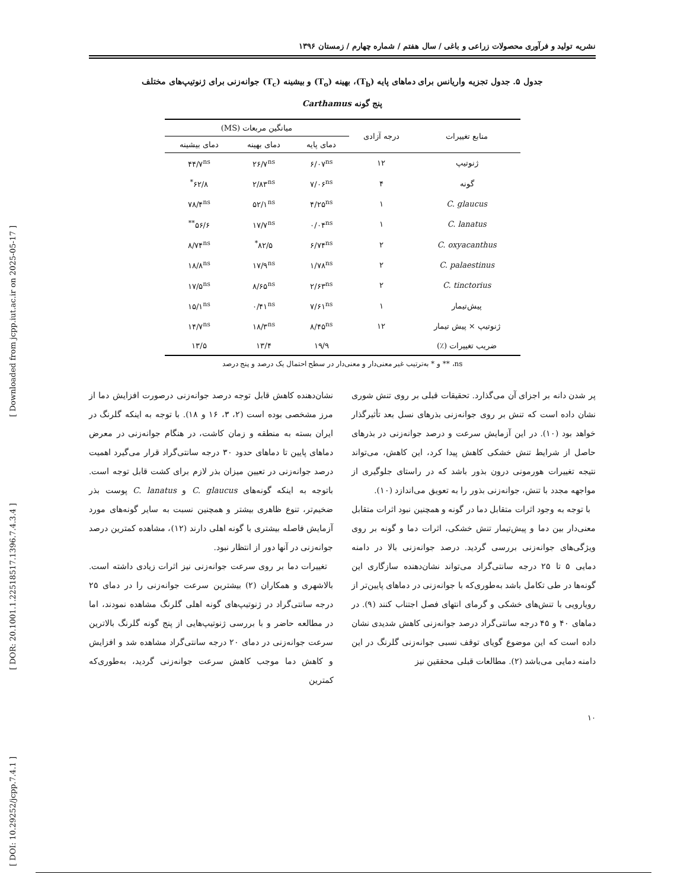[ Downloaded from jcpp.iut.ac.ir on 2025-05-17 ]
[ DOR: 20.1001.1.22518517.1396.7.4.3.4 ]
[ DOI: 10.29252/jcpp.7.4.1 ]
نشریه تولید و فرآوری محصولات زراعی و باغی / سال هفتم / شماره چهارم / زمستان ۱۳۹۶
جدول ۵. جدول تجزیه واریانس برای دماهای پایه (T<sub>b</sub>)، بهینه (T<sub>o</sub>) و بیشینه (T<sub>c</sub>) جوانه‌زنی برای ژنوتیپ‌های مختلف
پنج گونه Carthamus
| منابع تغییرات | درجه آزادی | میانگین مربعات (MS) | | |
| --- | --- | --- | --- | --- |
| | | دمای پایه | دمای بهینه | دمای بیشینه |
| ژنوتیپ | ۱۲ | ۶/۰۷<sup>ns</sup> | ۲۶/۷<sup>ns</sup> | ۴۴/۷<sup>ns</sup> |
| گونه | ۴ | ۷/۰۶<sup>ns</sup> | ۲/۸۳<sup>ns</sup> | ۶۲/۸<sup>*</sup> |
| C. glaucus | ۱ | ۴/۲۵<sup>ns</sup> | ۵۲/۱<sup>ns</sup> | ۷۸/۴<sup>ns</sup> |
| C. lanatus | ۱ | ۰/۰۴<sup>ns</sup> | ۱۷/۷<sup>ns</sup> | ۵۶/۶<sup>**</sup> |
| C. oxyacanthus | ۲ | ۶/۷۴<sup>ns</sup> | ۸۲/۵<sup>*</sup> | ۸/۷۴<sup>ns</sup> |
| C. palaestinus | ۲ | ۱/۷۸<sup>ns</sup> | ۱۷/۹<sup>ns</sup> | ۱۸/۸<sup>ns</sup> |
| C. tinctorius | ۲ | ۲/۶۳<sup>ns</sup> | ۸/۶۵<sup>ns</sup> | ۱۷/۵<sup>ns</sup> |
| پیش‌تیمار | ۱ | ۷/۶۱<sup>ns</sup> | ۰/۴۱<sup>ns</sup> | ۱۵/۱<sup>ns</sup> |
| ژنوتیپ × پیش تیمار | ۱۲ | ۸/۴۵<sup>ns</sup> | ۱۸/۳<sup>ns</sup> | ۱۴/۷<sup>ns</sup> |
| ضریب تغییرات (٪) | | ۱۹/۹ | ۱۳/۴ | ۱۳/۵ |
ns، ** و * به‌ترتیب غیر معنی‌دار و معنی‌دار در سطح احتمال یک درصد و پنج درصد
پر شدن دانه بر اجزای آن می‌گذارد. تحقیقات قبلی بر روی تنش شوری نشان داده است که تنش بر روی جوانه‌زنی بذرهای نسل بعد تأثیرگذار خواهد بود (۱۰). در این آزمایش سرعت و درصد جوانه‌زنی در بذرهای حاصل از شرایط تنش خشکی کاهش پیدا کرد، این کاهش، می‌تواند نتیجه تغییرات هورمونی درون بذور باشد که در راستای جلوگیری از مواجهه مجدد با تنش، جوانه‌زنی بذور را به تعویق می‌اندازد (۱۰).
با توجه به وجود اثرات متقابل دما در گونه و همچنین نبود اثرات متقابل معنی‌دار بین دما و پیش‌تیمار تنش خشکی، اثرات دما و گونه بر روی ویژگی‌های جوانه‌زنی بررسی گردید. درصد جوانه‌زنی بالا در دامنه دمایی ۵ تا ۲۵ درجه سانتی‌گراد می‌تواند نشان‌دهنده سازگاری این گونه‌ها در طی تکامل باشد به‌طوری‌که با جوانه‌زنی در دماهای پایین‌تر از رویارویی با تنش‌های خشکی و گرمای انتهای فصل اجتناب کنند (۹). در دماهای ۴۰ و ۴۵ درجه سانتی‌گراد درصد جوانه‌زنی کاهش شدیدی نشان داده است که این موضوع گویای توقف نسبی جوانه‌زنی گلرنگ در این دامنه دمایی می‌باشد (۲). مطالعات قبلی محققین نیز
نشان‌دهنده کاهش قابل توجه درصد جوانه‌زنی درصورت افزایش دما از مرز مشخصی بوده است (۲، ۳، ۱۶ و ۱۸). با توجه به اینکه گلرنگ در ایران بسته به منطقه و زمان کاشت، در هنگام جوانه‌زنی در معرض دماهای پایین تا دماهای حدود ۳۰ درجه سانتی‌گراد قرار می‌گیرد اهمیت درصد جوانه‌زنی در تعیین میزان بذر لازم برای کشت قابل توجه است. باتوجه به اینکه گونه‌های C. glaucus و C. lanatus پوست بذر ضخیم‌تر، تنوع ظاهری بیشتر و همچنین نسبت به سایر گونه‌های مورد آزمایش فاصله بیشتری با گونه اهلی دارند (۱۲)، مشاهده کمترین درصد جوانه‌زنی در آنها دور از انتظار نبود.
تغییرات دما بر روی سرعت جوانه‌زنی نیز اثرات زیادی داشته است. بالاشهری و همکاران (۲) بیشترین سرعت جوانه‌زنی را در دمای ۲۵ درجه سانتی‌گراد در ژنوتیپ‌های گونه اهلی گلرنگ مشاهده نمودند، اما در مطالعه حاضر و با بررسی ژنوتیپ‌هایی از پنج گونه گلرنگ بالاترین سرعت جوانه‌زنی در دمای ۲۰ درجه سانتی‌گراد مشاهده شد و افزایش و کاهش دما موجب کاهش سرعت جوانه‌زنی گردید، به‌طوری‌که کمترین
۱۰